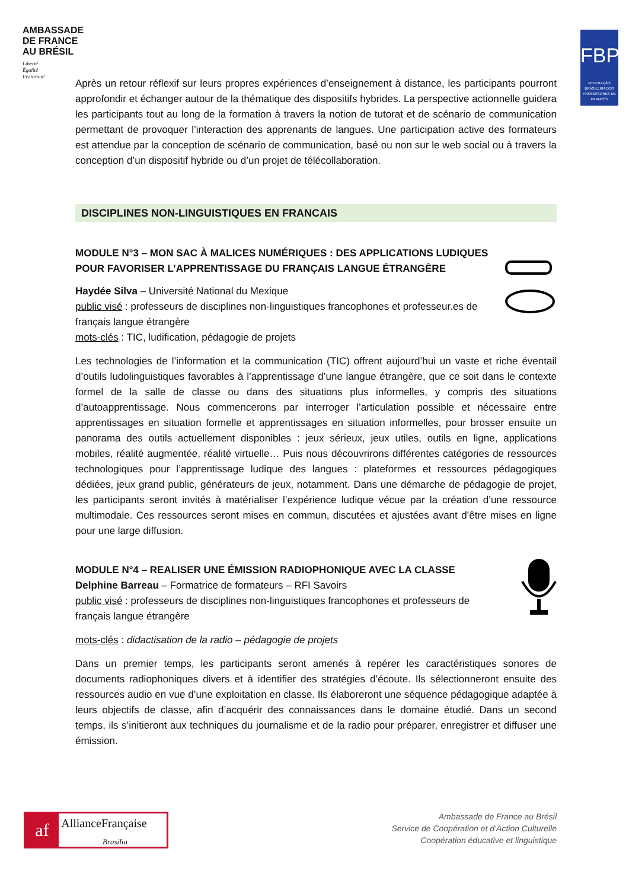AMBASSADE
DE FRANCE
AU BRÉSIL
Liberté
Égalité
Fraternité
FBPF
FEDERAÇÃO BRASILEIRA DOS PROFESSORES DE FRANCÊS
Après un retour réflexif sur leurs propres expériences d’enseignement à distance, les participants pourront approfondir et échanger autour de la thématique des dispositifs hybrides. La perspective actionnelle guidera les participants tout au long de la formation à travers la notion de tutorat et de scénario de communication permettant de provoquer l’interaction des apprenants de langues. Une participation active des formateurs est attendue par la conception de scénario de communication, basé ou non sur le web social ou à travers la conception d’un dispositif hybride ou d’un projet de télécollaboration.
DISCIPLINES NON-LINGUISTIQUES EN FRANCAIS
MODULE N°3 – MON SAC À MALICES NUMÉRIQUES : DES APPLICATIONS LUDIQUES POUR FAVORISER L’APPRENTISSAGE DU FRANÇAIS LANGUE ÉTRANGÈRE
Haydée Silva – Université National du Mexique
public visé : professeurs de disciplines non-linguistiques francophones et professeur.es de français langue étrangère
mots-clés : TIC, ludification, pédagogie de projets
Les technologies de l’information et la communication (TIC) offrent aujourd’hui un vaste et riche éventail d’outils ludolinguistiques favorables à l’apprentissage d’une langue étrangère, que ce soit dans le contexte formel de la salle de classe ou dans des situations plus informelles, y compris des situations d’autoapprentissage. Nous commencerons par interroger l’articulation possible et nécessaire entre apprentissages en situation formelle et apprentissages en situation informelles, pour brosser ensuite un panorama des outils actuellement disponibles : jeux sérieux, jeux utiles, outils en ligne, applications mobiles, réalité augmentée, réalité virtuelle… Puis nous découvrirons différentes catégories de ressources technologiques pour l’apprentissage ludique des langues : plateformes et ressources pédagogiques dédiées, jeux grand public, générateurs de jeux, notamment. Dans une démarche de pédagogie de projet, les participants seront invités à matérialiser l’expérience ludique vécue par la création d’une ressource multimodale. Ces ressources seront mises en commun, discutées et ajustées avant d’être mises en ligne pour une large diffusion.
MODULE N°4 – REALISER UNE ÉMISSION RADIOPHONIQUE AVEC LA CLASSE
Delphine Barreau – Formatrice de formateurs – RFI Savoirs
public visé : professeurs de disciplines non-linguistiques francophones et professeurs de français langue étrangère
mots-clés : didactisation de la radio – pédagogie de projets
Dans un premier temps, les participants seront amenés à repérer les caractéristiques sonores de documents radiophoniques divers et à identifier des stratégies d’écoute. Ils sélectionneront ensuite des ressources audio en vue d’une exploitation en classe. Ils élaboreront une séquence pédagogique adaptée à leurs objectifs de classe, afin d’acquérir des connaissances dans le domaine étudié. Dans un second temps, ils s’initieront aux techniques du journalisme et de la radio pour préparer, enregistrer et diffuser une émission.
af AllianceFrançaise
Brasilia
Ambassade de France au Brésil
Service de Coopération et d’Action Culturelle
Coopération éducative et linguistique